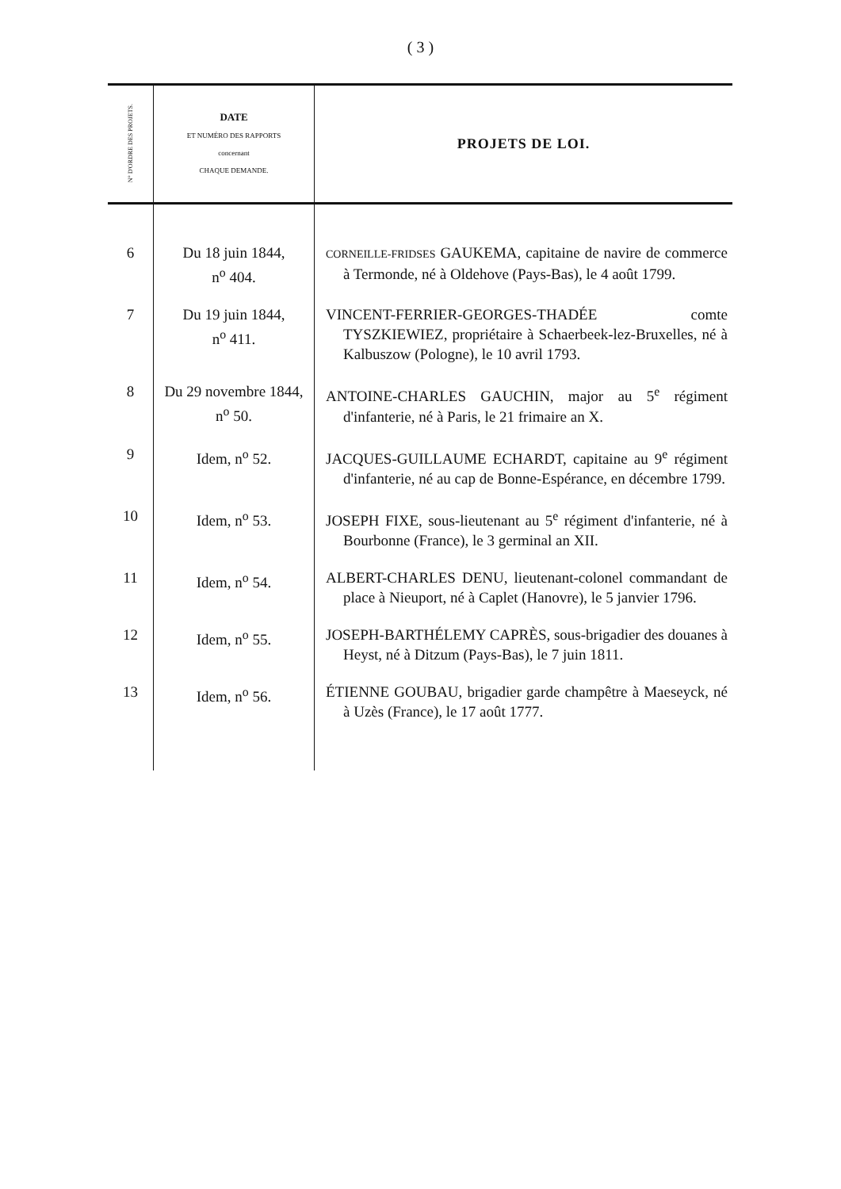( 3 )
| N° D'ORDRE DES PROJETS. | DATE ET NUMÉRO DES RAPPORTS concernant CHAQUE DEMANDE. | PROJETS DE LOI. |
| --- | --- | --- |
| 6 | Du 18 juin 1844, n<sup>o</sup> 404. | CORNEILLE-FRIDSES GAUKEMA, capitaine de navire de commerce à Termonde, né à Oldehove (Pays-Bas), le 4 août 1799. |
| 7 | Du 19 juin 1844, n<sup>o</sup> 411. | VINCENT-FERRIER-GEORGES-THADÉE comte TYSZKIEWIEZ, propriétaire à Schaerbeek-lez-Bruxelles, né à Kalbuszow (Pologne), le 10 avril 1793. |
| 8 | Du 29 novembre 1844, n<sup>o</sup> 50. | ANTOINE-CHARLES GAUCHIN, major au 5<sup>e</sup> régiment d'infanterie, né à Paris, le 21 frimaire an X. |
| 9 | Idem, n<sup>o</sup> 52. | JACQUES-GUILLAUME ECHARDT, capitaine au 9<sup>e</sup> régiment d'infanterie, né au cap de Bonne-Espérance, en décembre 1799. |
| 10 | Idem, n<sup>o</sup> 53. | JOSEPH FIXE, sous-lieutenant au 5<sup>e</sup> régiment d'infanterie, né à Bourbonne (France), le 3 germinal an XII. |
| 11 | Idem, n<sup>o</sup> 54. | ALBERT-CHARLES DENU, lieutenant-colonel commandant de place à Nieuport, né à Caplet (Hanovre), le 5 janvier 1796. |
| 12 | Idem, n<sup>o</sup> 55. | JOSEPH-BARTHÉLEMY CAPRÈS, sous-brigadier des douanes à Heyst, né à Ditzum (Pays-Bas), le 7 juin 1811. |
| 13 | Idem, n<sup>o</sup> 56. | ÉTIENNE GOUBAU, brigadier garde champêtre à Maeseyck, né à Uzès (France), le 17 août 1777. |